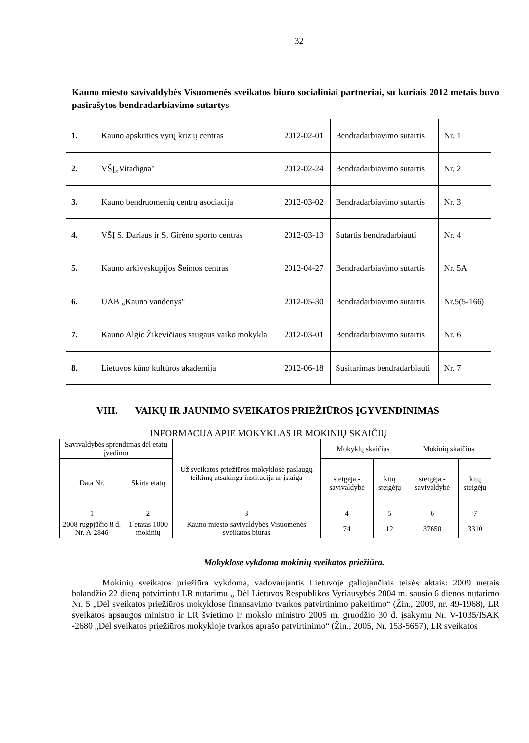32
Kauno miesto savivaldybės Visuomenės sveikatos biuro socialiniai partneriai, su kuriais 2012 metais buvo pasirašytos bendradarbiavimo sutartys
| 1. | Kauno apskrities vyrų krizių centras | 2012-02-01 | Bendradarbiavimo sutartis | Nr. 1 |
| 2. | VŠĮ„Vitadigna" | 2012-02-24 | Bendradarbiavimo sutartis | Nr. 2 |
| 3. | Kauno bendruomenių centrų asociacija | 2012-03-02 | Bendradarbiavimo sutartis | Nr. 3 |
| 4. | VŠĮ S. Dariaus ir S. Girėno sporto centras | 2012-03-13 | Sutartis bendradarbiauti | Nr. 4 |
| 5. | Kauno arkivyskupijos Šeimos centras | 2012-04-27 | Bendradarbiavimo sutartis | Nr. 5A |
| 6. | UAB „Kauno vandenys" | 2012-05-30 | Bendradarbiavimo sutartis | Nr.5(5-166) |
| 7. | Kauno Algio Žikevičiaus saugaus vaiko mokykla | 2012-03-01 | Bendradarbiavimo sutartis | Nr. 6 |
| 8. | Lietuvos kūno kultūros akademija | 2012-06-18 | Susitarimas bendradarbiauti | Nr. 7 |
VIII. VAIKŲ IR JAUNIMO SVEIKATOS PRIEŽIŪROS ĮGYVENDINIMAS
INFORMACIJA APIE MOKYKLAS IR MOKINIŲ SKAIČIŲ
| Savivaldybės sprendimas dėl etatų įvedimo | | Už sveikatos priežiūros mokyklose paslaugų teikimą atsakinga institucija ar įstaiga | Mokyklų skaičius | | Mokinių skaičius | |
| Data Nr. | Skirta etatų | | steigėja - savivaldybė | kitų steigėjų | steigėja - savivaldybė | kitų steigėjų |
| 1 | 2 | 3 | 4 | 5 | 6 | 7 |
| 2008 rugpjūčio 8 d. Nr. A-2846 | 1 etatas 1000 mokinių | Kauno miesto savivaldybės Visuomenės sveikatos biuras | 74 | 12 | 37650 | 3310 |
Mokyklose vykdoma mokinių sveikatos priežiūra.
Mokinių sveikatos priežiūra vykdoma, vadovaujantis Lietuvoje galiojančiais teisės aktais: 2009 metais balandžio 22 dieną patvirtintu LR nutarimu „ Dėl Lietuvos Respublikos Vyriausybės 2004 m. sausio 6 dienos nutarimo Nr. 5 „Dėl sveikatos priežiūros mokyklose finansavimo tvarkos patvirtinimo pakeitimo“ (Žin., 2009, nr. 49-1968), LR sveikatos apsaugos ministro ir LR švietimo ir mokslo ministro 2005 m. gruodžio 30 d. įsakymu Nr. V-1035/ISAK -2680 „Dėl sveikatos priežiūros mokykloje tvarkos aprašo patvirtinimo“ (Žin., 2005, Nr. 153-5657), LR sveikatos